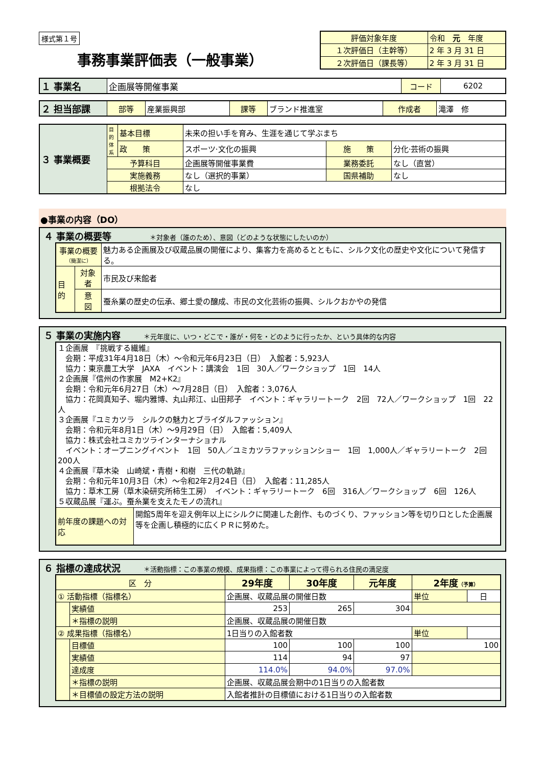様式第１号
事務事業評価表（一般事業）
| 評価対象年度 | 令和 元 年度 |
| １次評価日（主幹等） | 2 年 3 月 31 日 |
| ２次評価日（課長等） | 2 年 3 月 31 日 |
| １ 事業名 | 企画展等開催事業 | コード | 6202 |
| ２ 担当部課 | 部等 | 産業振興部 | 課等 | ブランド推進室 | 作成者 | 滝澤 修 |
| ３ 事業概要 | 目的体系 | 基本目標 | 未来の担い手を育み、生涯を通じて学ぶまち | | |
| | | 政 策 | スポーツ·文化の振興 | 施 策 | 分化·芸術の振興 |
| | 予算科目 | | 企画展等開催事業費 | 業務委託 | なし（直営） |
| | 実施義務 | | なし（選択的事業） | 国県補助 | なし |
| | 根拠法令 | | なし | | |
●事業の内容（DO）
４ 事業の概要等　　　　　＊対象者（誰のため）、意図（どのような状態にしたいのか）
| 事業の概要 （簡潔に） | | 魅力ある企画展及び収蔵品展の開催により、集客力を高めるとともに、シルク文化の歴史や文化について発信する。 |
| 目的 | 対象者 | 市民及び来館者 |
| | 意 図 | 蚕糸業の歴史の伝承、郷土愛の醸成、市民の文化芸術の振興、シルクおかやの発信 |
５ 事業の実施内容　　　＊元年度に、いつ・どこで・誰が・何を・どのように行ったか、という具体的な内容
| １企画展 『挑戦する繊維』 会期：平成31年4月18日（木）～令和元年6月23日（日） 入館者：5,923人 協力：東京農工大学 JAXA イベント：講演会 1回 30人／ワークショップ 1回 14人 ２企画展『信州の作家展 M2+K2』 会期：令和元年6月27日（木）～7月28日（日） 入館者：3,076人 協力：花岡真知子、堀内雅博、丸山邦江、山田邦子 イベント：ギャラリートーク 2回 72人／ワークショップ 1回 22人 ３企画展『ユミカツラ シルクの魅力とブライダルファッション』 会期：令和元年8月1日（木）～9月29日（日） 入館者：5,409人 協力：株式会社ユミカツラインターナショナル イベント：オープニングイベント 1回 50人／ユミカツラファッションショー 1回 1,000人／ギャラリートーク 2回 200人 ４企画展『草木染 山崎斌・青樹・和樹 三代の軌跡』 会期：令和元年10月3日（木）～令和2年2月24日（日） 入館者：11,285人 協力：草木工房（草木染研究所柿生工房） イベント：ギャラリートーク 6回 316人／ワークショップ 6回 126人 ５収蔵品展『運ぶ。蚕糸業を支えたモノの流れ』 | |
| 前年度の課題への対応 | 開館5周年を迎え例年以上にシルクに関連した創作、ものづくり、ファッション等を切り口とした企画展等を企画し積極的に広くＰＲに努めた。 |
６ 指標の達成状況　　　＊活動指標：この事業の規模、成果指標：この事業によって得られる住民の満足度
| 区 分 | | 29年度 | 30年度 | 元年度 | 2年度 （予算） | |
| --- | --- | --- | --- | --- | --- | --- |
| ① 活動指標（指標名） | | 企画展、収蔵品展の開催日数 | | | 単位 | 日 |
| | 実績値 | 253 | 265 | 304 | | |
| | ＊指標の説明 | 企画展、収蔵品展の開催日数 | | | | |
| ② 成果指標（指標名） | | 1日当りの入館者数 | | | 単位 | |
| | 目標値 | 100 | 100 | 100 | 100 | |
| | 実績値 | 114 | 94 | 97 | | |
| | 達成度 | 114.0% | 94.0% | 97.0% | | |
| | ＊指標の説明 | 企画展、収蔵品展会期中の1日当りの入館者数 | | | | |
| | ＊目標値の設定方法の説明 | 入館者推計の目標値における1日当りの入館者数 | | | | |